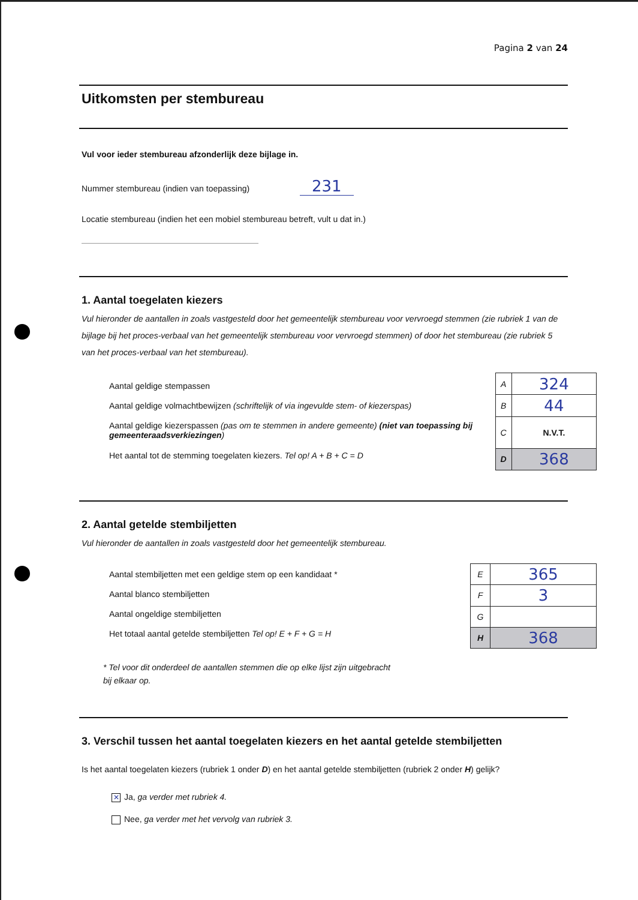Pagina 2 van 24
Uitkomsten per stembureau
Vul voor ieder stembureau afzonderlijk deze bijlage in.
Nummer stembureau (indien van toepassing) 231
Locatie stembureau (indien het een mobiel stembureau betreft, vult u dat in.)
1. Aantal toegelaten kiezers
Vul hieronder de aantallen in zoals vastgesteld door het gemeentelijk stembureau voor vervroegd stemmen (zie rubriek 1 van de bijlage bij het proces-verbaal van het gemeentelijk stembureau voor vervroegd stemmen) of door het stembureau (zie rubriek 5 van het proces-verbaal van het stembureau).
Aantal geldige stempassen
Aantal geldige volmachtbewijzen (schriftelijk of via ingevulde stem- of kiezerspas)
Aantal geldige kiezerspassen (pas om te stemmen in andere gemeente) (niet van toepassing bij gemeenteraadsverkiezingen)
Het aantal tot de stemming toegelaten kiezers. Tel op! A + B + C = D
| A | 324 |
| B | 44 |
| C | N.V.T. |
| D | 368 |
2. Aantal getelde stembiljetten
Vul hieronder de aantallen in zoals vastgesteld door het gemeentelijk stembureau.
Aantal stembiljetten met een geldige stem op een kandidaat *
Aantal blanco stembiljetten
Aantal ongeldige stembiljetten
Het totaal aantal getelde stembiljetten Tel op! E + F + G = H
| E | 365 |
| F | 3 |
| G | |
| H | 368 |
* Tel voor dit onderdeel de aantallen stemmen die op elke lijst zijn uitgebracht
bij elkaar op.
3. Verschil tussen het aantal toegelaten kiezers en het aantal getelde stembiljetten
Is het aantal toegelaten kiezers (rubriek 1 onder D) en het aantal getelde stembiljetten (rubriek 2 onder H) gelijk?
✕ Ja, ga verder met rubriek 4.
Nee, ga verder met het vervolg van rubriek 3.